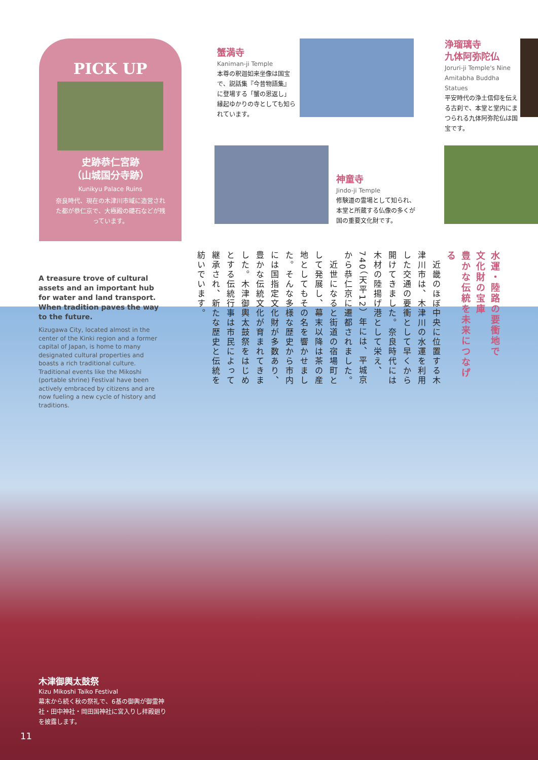PICK UP
史跡恭仁宮跡
（山城国分寺跡）
Kunikyu Palace Ruins
奈良時代、現在の木津川市域に造営された都が恭仁京で、大極殿の礎石などが残っています。
蟹満寺
Kaniman-ji Temple
本尊の釈迦如来坐像は国宝で、説話集『今昔物語集』に登場する「蟹の恩返し」縁起ゆかりの寺としても知られています。
浄瑠璃寺
九体阿弥陀仏
Joruri-ji Temple's Nine Amitabha Buddha Statues
平安時代の浄土信仰を伝える古刹で、本堂と堂内にまつられる九体阿弥陀仏は国宝です。
神童寺
Jindo-ji Temple
修験道の霊場として知られ、本堂と所蔵する仏像の多くが国の重要文化財です。
水運・陸路の要衝地で
文化財の宝庫
豊かな伝統を未来につなげる
　近畿のほぼ中央に位置する木津川市は、木津川の水運を利用した交通の要衝として早くから開けてきました。奈良時代には木材の陸揚げ港として栄え、740（天平12）年には、平城京から恭仁京に遷都されました。
　近世になると街道の宿場町として発展し、幕末以降は茶の産地としてもその名を響かせました。そんな多様な歴史から市内には国指定文化財が多数あり、豊かな伝統文化が育まれてきました。木津御輿太鼓祭をはじめとする伝統行事は市民によって継承され、新たな歴史と伝統を紡いでいます。
A treasure trove of cultural assets and an important hub for water and land transport. When tradition paves the way to the future.
Kizugawa City, located almost in the center of the Kinki region and a former capital of Japan, is home to many designated cultural properties and boasts a rich traditional culture. Traditional events like the Mikoshi (portable shrine) Festival have been actively embraced by citizens and are now fueling a new cycle of history and traditions.
木津御輿太鼓祭
Kizu Mikoshi Taiko Festival
幕末から続く秋の祭礼で、6基の御輿が御霊神社・田中神社・岡田国神社に宮入りし拝殿廻りを披露します。
11